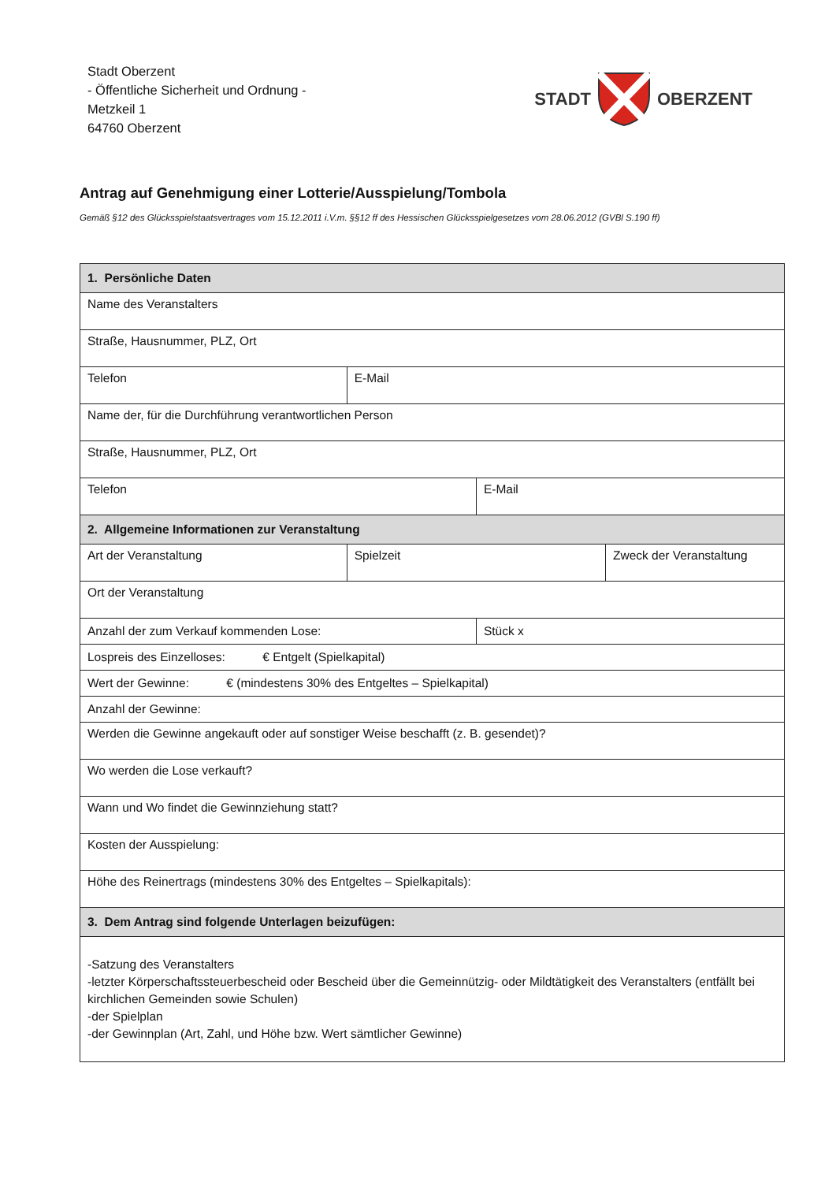Stadt Oberzent
- Öffentliche Sicherheit und Ordnung -
Metzkeil 1
64760 Oberzent
STADT OBERZENT
Antrag auf Genehmigung einer Lotterie/Ausspielung/Tombola
Gemäß §12 des Glücksspielstaatsvertrages vom 15.12.2011 i.V.m. §§12 ff des Hessischen Glücksspielgesetzes vom 28.06.2012 (GVBl S.190 ff)
| 1. Persönliche Daten | | | |
| --- | --- | --- | --- |
| Name des Veranstalters | | | |
| Straße, Hausnummer, PLZ, Ort | | | |
| Telefon | E-Mail | | |
| Name der, für die Durchführung verantwortlichen Person | | | |
| Straße, Hausnummer, PLZ, Ort | | | |
| Telefon | | E-Mail | |
| 2. Allgemeine Informationen zur Veranstaltung | | | |
| Art der Veranstaltung | Spielzeit | | Zweck der Veranstaltung |
| Ort der Veranstaltung | | | |
| Anzahl der zum Verkauf kommenden Lose: | | Stück x | |
| Lospreis des Einzelloses: € Entgelt (Spielkapital) | | | |
| Wert der Gewinne: € (mindestens 30% des Entgeltes – Spielkapital) | | | |
| Anzahl der Gewinne: | | | |
| Werden die Gewinne angekauft oder auf sonstiger Weise beschafft (z. B. gesendet)? | | | |
| Wo werden die Lose verkauft? | | | |
| Wann und Wo findet die Gewinnziehung statt? | | | |
| Kosten der Ausspielung: | | | |
| Höhe des Reinertrags (mindestens 30% des Entgeltes – Spielkapitals): | | | |
| 3. Dem Antrag sind folgende Unterlagen beizufügen: | | | |
| -Satzung des Veranstalters -letzter Körperschaftssteuerbescheid oder Bescheid über die Gemeinnützig- oder Mildtätigkeit des Veranstalters (entfällt bei kirchlichen Gemeinden sowie Schulen) -der Spielplan -der Gewinnplan (Art, Zahl, und Höhe bzw. Wert sämtlicher Gewinne) | | | |